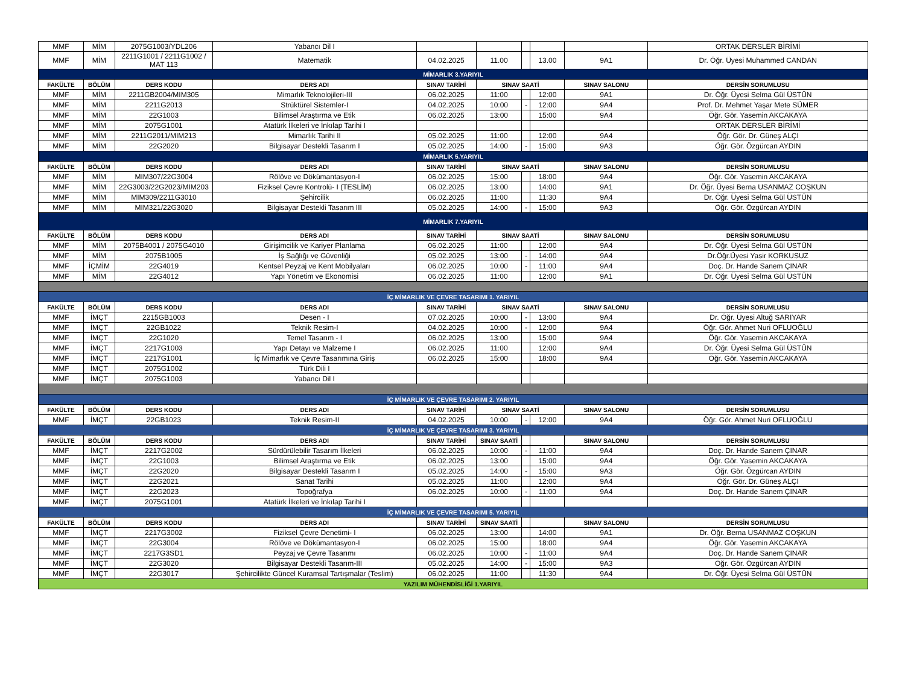| MMF | MİM | 2075G1003/YDL206 | Yabancı Dil I | | | | | | ORTAK DERSLER BİRİMİ |
| MMF | MİM | 2211G1001 / 2211G1002 / MAT 113 | Matematik | 04.02.2025 | 11.00 | | 13.00 | 9A1 | Dr. Öğr. Üyesi Muhammed CANDAN |
| MİMARLIK 3.YARIYIL | | | | | | | | | |
| FAKÜLTE | BÖLÜM | DERS KODU | DERS ADI | SINAV TARİHİ | SINAV SAATİ | | | SINAV SALONU | DERSİN SORUMLUSU |
| MMF | MİM | 2211GB2004/MIM305 | Mimarlık Teknolojileri-III | 06.02.2025 | 11:00 | | 12:00 | 9A1 | Dr. Öğr. Üyesi Selma Gül ÜSTÜN |
| MMF | MİM | 2211G2013 | Strüktürel Sistemler-I | 04.02.2025 | 10:00 | - | 12:00 | 9A4 | Prof. Dr. Mehmet Yaşar Mete SÜMER |
| MMF | MİM | 22G1003 | Bilimsel Araştırma ve Etik | 06.02.2025 | 13:00 | | 15:00 | 9A4 | Öğr. Gör. Yasemin AKCAKAYA |
| MMF | MİM | 2075G1001 | Atatürk İlkeleri ve İnkılap Tarihi I | | | | | | ORTAK DERSLER BİRİMİ |
| MMF | MİM | 2211G2011/MIM213 | Mimarlık Tarihi II | 05.02.2025 | 11:00 | | 12:00 | 9A4 | Öğr. Gör. Dr. Güneş ALÇI |
| MMF | MİM | 22G2020 | Bilgisayar Destekli Tasarım I | 05.02.2025 | 14:00 | - | 15:00 | 9A3 | Öğr. Gör. Özgürcan AYDIN |
| MİMARLIK 5.YARIYIL | | | | | | | | | |
| FAKÜLTE | BÖLÜM | DERS KODU | DERS ADI | SINAV TARİHİ | SINAV SAATİ | | | SINAV SALONU | DERSİN SORUMLUSU |
| MMF | MİM | MIM307/22G3004 | Rölöve ve Dökümantasyon-I | 06.02.2025 | 15:00 | | 18:00 | 9A4 | Öğr. Gör. Yasemin AKCAKAYA |
| MMF | MİM | 22G3003/22G2023/MIM203 | Fiziksel Çevre Kontrolü- I (TESLİM) | 06.02.2025 | 13:00 | | 14:00 | 9A1 | Dr. Öğr. Üyesi Berna USANMAZ COŞKUN |
| MMF | MİM | MIM309/2211G3010 | Şehircilik | 06.02.2025 | 11:00 | | 11:30 | 9A4 | Dr. Öğr. Üyesi Selma Gül ÜSTÜN |
| MMF | MİM | MIM321/22G3020 | Bilgisayar Destekli Tasarım III | 05.02.2025 | 14:00 | - | 15:00 | 9A3 | Öğr. Gör. Özgürcan AYDIN |
| MİMARLIK 7.YARIYIL | | | | | | | | | |
| FAKÜLTE | BÖLÜM | DERS KODU | DERS ADI | SINAV TARİHİ | SINAV SAATİ | | | SINAV SALONU | DERSİN SORUMLUSU |
| MMF | MİM | 2075B4001 / 2075G4010 | Girişimcilik ve Kariyer Planlama | 06.02.2025 | 11:00 | | 12:00 | 9A4 | Dr. Öğr. Üyesi Selma Gül ÜSTÜN |
| MMF | MİM | 2075B1005 | İş Sağlığı ve Güvenliği | 05.02.2025 | 13:00 | - | 14:00 | 9A4 | Dr.Öğr.Üyesi Yasir KORKUSUZ |
| MMF | İÇMİM | 22G4019 | Kentsel Peyzaj ve Kent Mobilyaları | 06.02.2025 | 10:00 | - | 11:00 | 9A4 | Doç. Dr. Hande Sanem ÇINAR |
| MMF | MİM | 22G4012 | Yapı Yönetim ve Ekonomisi | 06.02.2025 | 11:00 | | 12:00 | 9A1 | Dr. Öğr. Üyesi Selma Gül ÜSTÜN |
| İÇ MİMARLIK VE ÇEVRE TASARIMI 1. YARIYIL | | | | | | | | | |
| FAKÜLTE | BÖLÜM | DERS KODU | DERS ADI | SINAV TARİHİ | SINAV SAATİ | | | SINAV SALONU | DERSİN SORUMLUSU |
| MMF | İMÇT | 2215GB1003 | Desen - I | 07.02.2025 | 10:00 | - | 13:00 | 9A4 | Dr. Öğr. Üyesi Altuğ SARIYAR |
| MMF | İMÇT | 22GB1022 | Teknik Resim-I | 04.02.2025 | 10:00 | - | 12:00 | 9A4 | Öğr. Gör. Ahmet Nuri OFLUOĞLU |
| MMF | İMÇT | 22G1020 | Temel Tasarım - I | 06.02.2025 | 13:00 | | 15:00 | 9A4 | Öğr. Gör. Yasemin AKCAKAYA |
| MMF | İMÇT | 2217G1003 | Yapı Detayı ve Malzeme I | 06.02.2025 | 11:00 | | 12:00 | 9A4 | Dr. Öğr. Üyesi Selma Gül ÜSTÜN |
| MMF | İMÇT | 2217G1001 | İç Mimarlık ve Çevre Tasarımına Giriş | 06.02.2025 | 15:00 | | 18:00 | 9A4 | Öğr. Gör. Yasemin AKCAKAYA |
| MMF | İMÇT | 2075G1002 | Türk Dili I | | | | | | |
| MMF | İMÇT | 2075G1003 | Yabancı Dil I | | | | | | |
| İÇ MİMARLIK VE ÇEVRE TASARIMI 2. YARIYIL | | | | | | | | | |
| FAKÜLTE | BÖLÜM | DERS KODU | DERS ADI | SINAV TARİHİ | SINAV SAATİ | | | SINAV SALONU | DERSİN SORUMLUSU |
| MMF | İMÇT | 22GB1023 | Teknik Resim-II | 04.02.2025 | 10:00 | - | 12:00 | 9A4 | Öğr. Gör. Ahmet Nuri OFLUOĞLU |
| İÇ MİMARLIK VE ÇEVRE TASARIMI 3. YARIYIL | | | | | | | | | |
| FAKÜLTE | BÖLÜM | DERS KODU | DERS ADI | SINAV TARİHİ | SINAV SAATİ | | | SINAV SALONU | DERSİN SORUMLUSU |
| MMF | İMÇT | 2217G2002 | Sürdürülebilir Tasarım İlkeleri | 06.02.2025 | 10:00 | - | 11:00 | 9A4 | Doç. Dr. Hande Sanem ÇINAR |
| MMF | İMÇT | 22G1003 | Bilimsel Araştırma ve Etik | 06.02.2025 | 13:00 | | 15:00 | 9A4 | Öğr. Gör. Yasemin AKCAKAYA |
| MMF | İMÇT | 22G2020 | Bilgisayar Destekli Tasarım I | 05.02.2025 | 14:00 | - | 15:00 | 9A3 | Öğr. Gör. Özgürcan AYDIN |
| MMF | İMÇT | 22G2021 | Sanat Tarihi | 05.02.2025 | 11:00 | | 12:00 | 9A4 | Öğr. Gör. Dr. Güneş ALÇI |
| MMF | İMÇT | 22G2023 | Topoğrafya | 06.02.2025 | 10:00 | - | 11:00 | 9A4 | Doç. Dr. Hande Sanem ÇINAR |
| MMF | İMÇT | 2075G1001 | Atatürk İlkeleri ve İnkılap Tarihi I | | | | | | |
| İÇ MİMARLIK VE ÇEVRE TASARIMI 5. YARIYIL | | | | | | | | | |
| FAKÜLTE | BÖLÜM | DERS KODU | DERS ADI | SINAV TARİHİ | SINAV SAATİ | | | SINAV SALONU | DERSİN SORUMLUSU |
| MMF | İMÇT | 2217G3002 | Fiziksel Çevre Denetimi- I | 06.02.2025 | 13:00 | | 14:00 | 9A1 | Dr. Öğr. Berna USANMAZ COŞKUN |
| MMF | İMÇT | 22G3004 | Rölöve ve Dökümantasyon-I | 06.02.2025 | 15:00 | | 18:00 | 9A4 | Öğr. Gör. Yasemin AKCAKAYA |
| MMF | İMÇT | 2217G3SD1 | Peyzaj ve Çevre Tasarımı | 06.02.2025 | 10:00 | - | 11:00 | 9A4 | Doç. Dr. Hande Sanem ÇINAR |
| MMF | İMÇT | 22G3020 | Bilgisayar Destekli Tasarım-III | 05.02.2025 | 14:00 | - | 15:00 | 9A3 | Öğr. Gör. Özgürcan AYDIN |
| MMF | İMÇT | 22G3017 | Şehircilikte Güncel Kuramsal Tartışmalar (Teslim) | 06.02.2025 | 11:00 | | 11:30 | 9A4 | Dr. Öğr. Üyesi Selma Gül ÜSTÜN |
| YAZILIM MÜHENDİSLİĞİ 1.YARIYIL | | | | | | | | | |